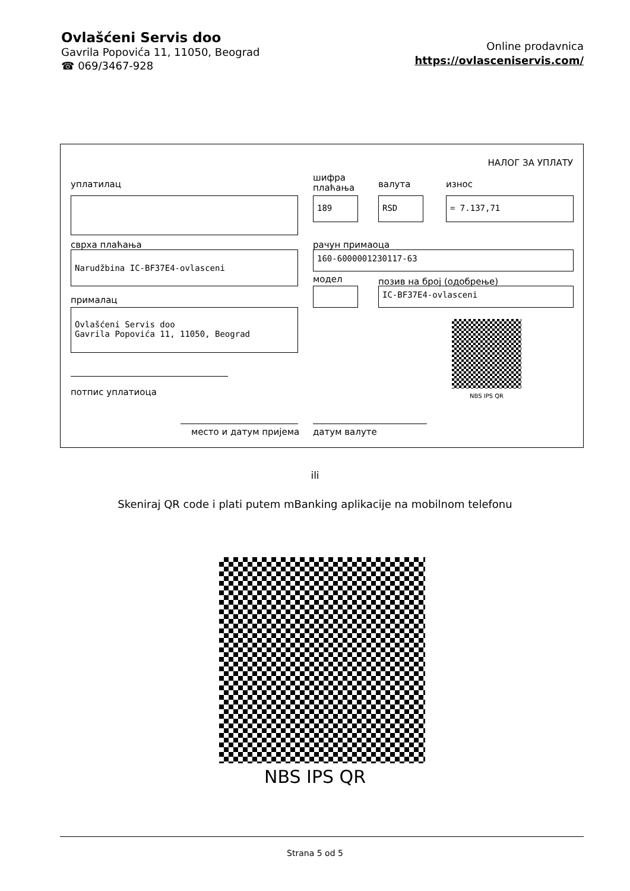Ovlašćeni Servis doo
Gavrila Popovića 11, 11050, Beograd
☎ 069/3467-928
Online prodavnica
https://ovlasceniservis.com/
НАЛОГ ЗА УПЛАТУ
уплатилац
шифра
плаћања
валута износ
189 RSD = 7.137,71
сврха плаћања рачун примаоца
Narudžbina IC-BF37E4-ovlasceni 160-6000001230117-63
модел позив на број (одобрење)
IC-BF37E4-ovlasceni
прималац
Ovlašćeni Servis doo
Gavrila Popovića 11, 11050, Beograd
NBS IPS QR
потпис уплатиоца
место и датум пријема датум валуте
ili
Skeniraj QR code i plati putem mBanking aplikacije na mobilnom telefonu
NBS IPS QR
Strana 5 od 5